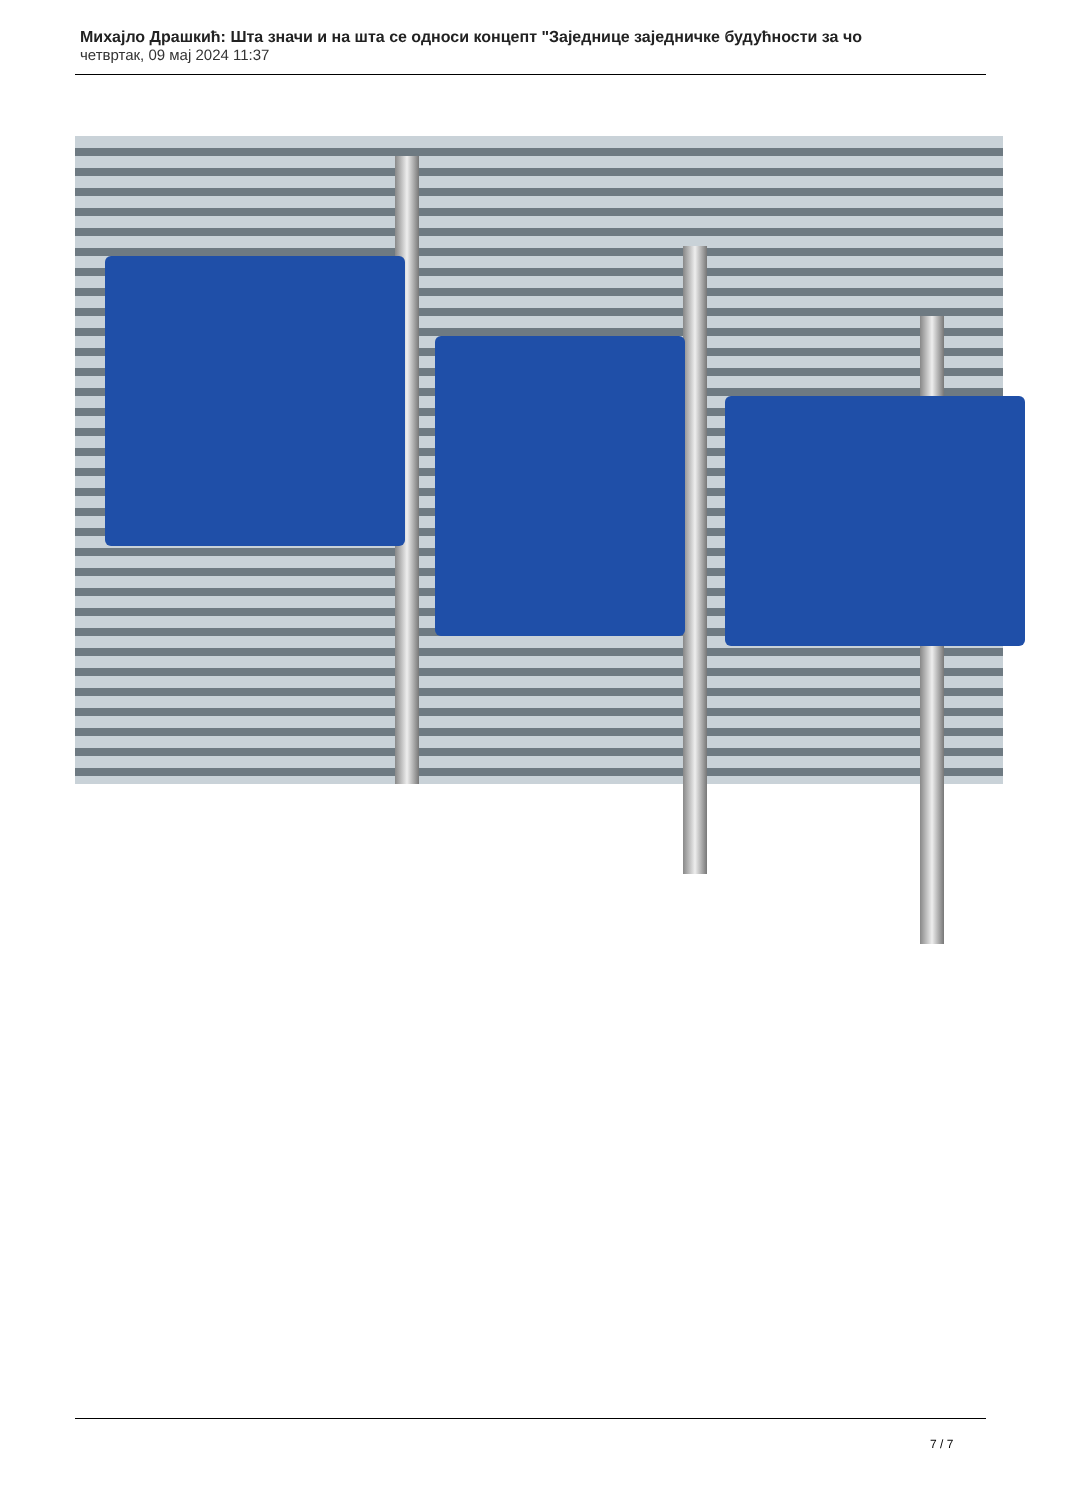Михајло Драшкић: Шта значи и на шта се односи концепт "Заједнице заједничке будућности за чо
четвртак, 09 мај 2024 11:37
7 / 7